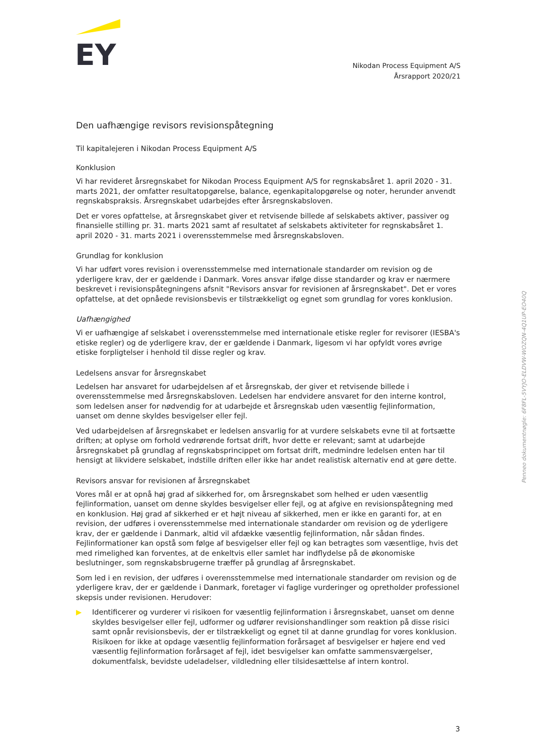EY
Nikodan Process Equipment A/S
Årsrapport 2020/21
Den uafhængige revisors revisionspåtegning
Til kapitalejeren i Nikodan Process Equipment A/S
Konklusion
Vi har revideret årsregnskabet for Nikodan Process Equipment A/S for regnskabsåret 1. april 2020 - 31. marts 2021, der omfatter resultatopgørelse, balance, egenkapitalopgørelse og noter, herunder anvendt regnskabspraksis. Årsregnskabet udarbejdes efter årsregnskabsloven.
Det er vores opfattelse, at årsregnskabet giver et retvisende billede af selskabets aktiver, passiver og finansielle stilling pr. 31. marts 2021 samt af resultatet af selskabets aktiviteter for regnskabsåret 1. april 2020 - 31. marts 2021 i overensstemmelse med årsregnskabsloven.
Grundlag for konklusion
Vi har udført vores revision i overensstemmelse med internationale standarder om revision og de yderligere krav, der er gældende i Danmark. Vores ansvar ifølge disse standarder og krav er nærmere beskrevet i revisionspåtegningens afsnit "Revisors ansvar for revisionen af årsregnskabet". Det er vores opfattelse, at det opnåede revisionsbevis er tilstrækkeligt og egnet som grundlag for vores konklusion.
Uafhængighed
Vi er uafhængige af selskabet i overensstemmelse med internationale etiske regler for revisorer (IESBA's etiske regler) og de yderligere krav, der er gældende i Danmark, ligesom vi har opfyldt vores øvrige etiske forpligtelser i henhold til disse regler og krav.
Ledelsens ansvar for årsregnskabet
Ledelsen har ansvaret for udarbejdelsen af et årsregnskab, der giver et retvisende billede i overensstemmelse med årsregnskabsloven. Ledelsen har endvidere ansvaret for den interne kontrol, som ledelsen anser for nødvendig for at udarbejde et årsregnskab uden væsentlig fejlinformation, uanset om denne skyldes besvigelser eller fejl.
Ved udarbejdelsen af årsregnskabet er ledelsen ansvarlig for at vurdere selskabets evne til at fortsætte driften; at oplyse om forhold vedrørende fortsat drift, hvor dette er relevant; samt at udarbejde årsregnskabet på grundlag af regnskabsprincippet om fortsat drift, medmindre ledelsen enten har til hensigt at likvidere selskabet, indstille driften eller ikke har andet realistisk alternativ end at gøre dette.
Revisors ansvar for revisionen af årsregnskabet
Vores mål er at opnå høj grad af sikkerhed for, om årsregnskabet som helhed er uden væsentlig fejlinformation, uanset om denne skyldes besvigelser eller fejl, og at afgive en revisionspåtegning med en konklusion. Høj grad af sikkerhed er et højt niveau af sikkerhed, men er ikke en garanti for, at en revision, der udføres i overensstemmelse med internationale standarder om revision og de yderligere krav, der er gældende i Danmark, altid vil afdække væsentlig fejlinformation, når sådan findes. Fejlinformationer kan opstå som følge af besvigelser eller fejl og kan betragtes som væsentlige, hvis det med rimelighed kan forventes, at de enkeltvis eller samlet har indflydelse på de økonomiske beslutninger, som regnskabsbrugerne træffer på grundlag af årsregnskabet.
Som led i en revision, der udføres i overensstemmelse med internationale standarder om revision og de yderligere krav, der er gældende i Danmark, foretager vi faglige vurderinger og opretholder professionel skepsis under revisionen. Herudover:
▶ Identificerer og vurderer vi risikoen for væsentlig fejlinformation i årsregnskabet, uanset om denne skyldes besvigelser eller fejl, udformer og udfører revisionshandlinger som reaktion på disse risici samt opnår revisionsbevis, der er tilstrækkeligt og egnet til at danne grundlag for vores konklusion. Risikoen for ikke at opdage væsentlig fejlinformation forårsaget af besvigelser er højere end ved væsentlig fejlinformation forårsaget af fejl, idet besvigelser kan omfatte sammensværgelser, dokumentfalsk, bevidste udeladelser, vildledning eller tilsidesættelse af intern kontrol.
Penneo dokumentnøgle: 6F8FL-5VYJO-ELDVW-WOZQN-4Q1UP-EO40Q
3